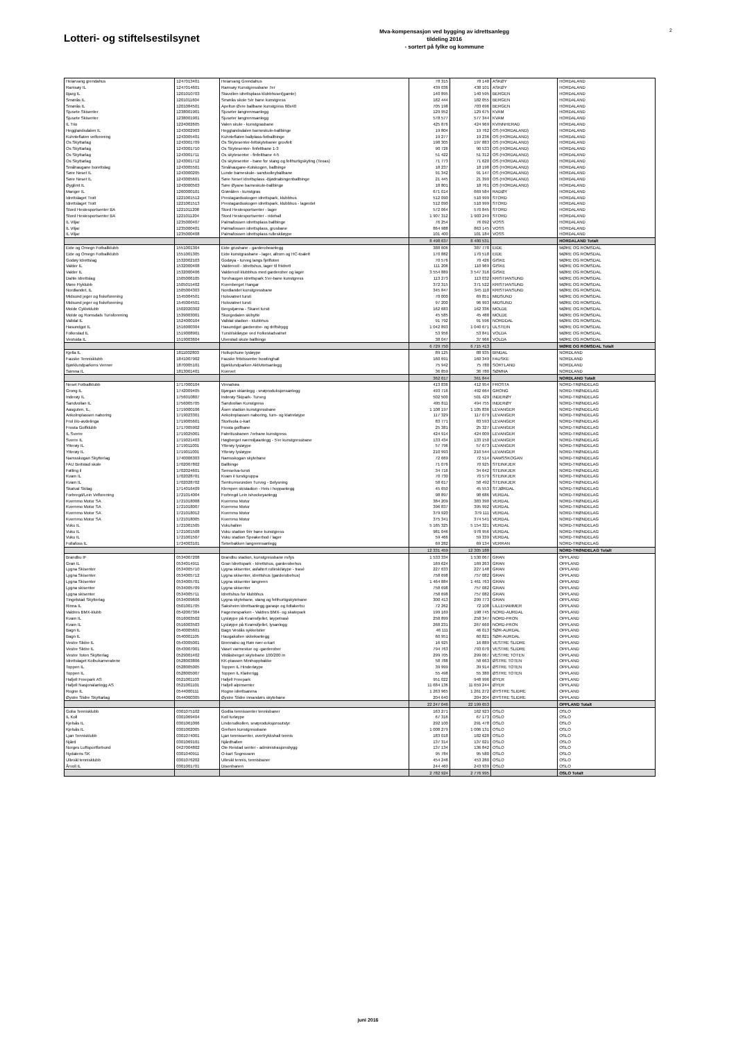Lotteri- og stiftelsestilsynet
Mva-kompensasjon ved bygging av idrettsanlegg
tildeling 2016
- sortert på fylke og kommune
2
| Heiarvang grendahus | 1247013401 | Heiarvang Grendahus | 78 315 | 78 148 | ASKØY | HORDALAND |
| Ramsøy IL | 1247014601 | Ramsøy Kunstgressbane 7er | 439 036 | 438 101 | ASKØY | HORDALAND |
| Bjarg IL | 1201010703 | Stavollen idrettsplass klubbhuset(gamle) | 140 895 | 140 595 | BERGEN | HORDALAND |
| Smørås IL | 1201011604 | Smørås skole 5èr bane kunstgress | 182 444 | 182 055 | BERGEN | HORDALAND |
| Smørås IL | 1201084501 | Apeltun Øvre ballbane kunstgress 60x40 | 705 198 | 703 696 | BERGEN | HORDALAND |
| Sjusete Skisenter | 1238001901 | Sjuseter langrennsanlegg | 129 952 | 129 675 | KVAM | HORDALAND |
| Sjusete Skisenter | 1238001901 | Sjuseter langrennsanlegg | 578 577 | 577 344 | KVAM | HORDALAND |
| IL Trio | 1224002605 | Valen skule - kunstgrasbane | 425 876 | 424 969 | KVINNHERAD | HORDALAND |
| Hegglandsdalen IL | 1243002903 | Hegglandsdalen barneskule-ballbinge | 19 804 | 19 762 | OS (HORDALAND) | HORDALAND |
| Kuhnleflaten velforening | 1243005401 | Kuhnleflaten ballplass-fotballbinge | 19 277 | 19 236 | OS (HORDALAND) | HORDALAND |
| Os Skyttarlag | 1243001709 | Os Skytesenter-feltskytebaner grovfelt | 198 305 | 197 883 | OS (HORDALAND) | HORDALAND |
| Os Skyttarlag | 1243001710 | Os Skytesenter- finfeltbane 1-3 | 90 726 | 90 533 | OS (HORDALAND) | HORDALAND |
| Os Skyttarlag | 1243001711 | Os skytesenter - finfeltbane 4-5 | 51 422 | 51 312 | OS (HORDALAND) | HORDALAND |
| Os Skyttarlag | 1243001712 | Os skytesenter - bane for stang og felthurtigskyting (Texas) | 71 773 | 71 620 | OS (HORDALAND) | HORDALAND |
| Småhaugane borettslag | 1243005501 | Småhaugane-Kolskogen, ballbinge | 18 237 | 18 198 | OS (HORDALAND) | HORDALAND |
| Søre Neset IL | 1243000205 | Lunde barneskule- sandvolleyballbane | 91 342 | 91 147 | OS (HORDALAND) | HORDALAND |
| Søre Neset IL | 1243005601 | Søre Neset idrettsplass -Bjødnabingenballbinge | 21 445 | 21 399 | OS (HORDALAND) | HORDALAND |
| Øyglimt IL | 1243000503 | Søre Øyane barneskule-ballbinge | 18 801 | 18 761 | OS (HORDALAND) | HORDALAND |
| Manger IL | 1260000101 | Grønålen - kunstgras | 671 014 | 669 584 | RADØY | HORDALAND |
| Idrettslaget Trott | 1221001512 | Prestagardsskogen idrettspark, klubbhus | 512 090 | 510 999 | STORD | HORDALAND |
| Idrettslaget Trott | 1221001513 | Prestagardsskogen idrettspark, klubbhus - lagerdel | 512 090 | 510 999 | STORD | HORDALAND |
| Stord Hestesportsenter BA | 1221011208 | Stord Hestesportsenter - lager | 572 064 | 570 845 | STORD | HORDALAND |
| Stord Hestesportsenter BA | 1221011204 | Stord Hestesportsenter - ridehall | 1 907 312 | 1 903 249 | STORD | HORDALAND |
| IL Viljar | 1235000407 | Palmafossen idrettsplass ballbinge | 76 254 | 76 092 | VOSS | HORDALAND |
| IL Viljar | 1235000401 | Palmafossen idrettsplass, grusbane | 864 988 | 863 145 | VOSS | HORDALAND |
| IL Viljar | 1235000408 | Palmafossen idrettsplass rulleskiløype | 101 400 | 101 184 | VOSS | HORDALAND |
| | | | 8 498 637 | 8 480 531 | | HORDALAND Totalt |
| Eide og Omegn Fotballklubb | 1551001304 | Eide grusbane - garderobeanlegg | 388 606 | 387 778 | EIDE | MØRE OG ROMSDAL |
| Eide og Omegn Fotballklubb | 1551001305 | Eide kunstgrasbane - lager, allrom og HC-toalett | 170 882 | 170 518 | EIDE | MØRE OG ROMSDAL |
| Godøy Idrettslag | 1532002103 | Godøya - turveg langs fjellfoten | 70 576 | 70 426 | GISKE | MØRE OG ROMSDAL |
| Valder IL | 1532000408 | Valdervoll - Idrettshus, lager til friidrett | 111 206 | 110 969 | GISKE | MØRE OG ROMSDAL |
| Valder IL | 1532000406 | Valdervoll klubbhus med garderober og lager | 3 554 889 | 3 547 316 | GISKE | MØRE OG ROMSDAL |
| Dahle Idrettslag | 1505006105 | Torvhaugen idrettspark 5'er-bane kunstgress | 113 273 | 113 032 | KRISTIANSUND | MØRE OG ROMSDAL |
| Møre Flyklubb | 1505015402 | Kvernberget Hangar | 372 315 | 371 522 | KRISTIANSUND | MØRE OG ROMSDAL |
| Nordlandet, IL | 1505004303 | Nordlandet kunstgressbane | 345 847 | 345 110 | KRISTIANSUND | MØRE OG ROMSDAL |
| Midsund jeger og fiskeforening | 1545004501 | Holsvatnet tursti | 70 000 | 69 851 | MIDSUND | MØRE OG ROMSDAL |
| Midsund jeger og fiskeforening | 1545004501 | Holsvatnet tursti | 97 200 | 96 993 | MIDSUND | MØRE OG ROMSDAL |
| Molde Cykleklubb | 1502020302 | Bergstjønna - Skaret tursti | 162 683 | 162 336 | MOLDE | MØRE OG ROMSDAL |
| Molde og Romsdals Turisforening | 1539003001 | Skorgedalen skihytte | 45 585 | 45 488 | MOLDE | MØRE OG ROMSDAL |
| Valldal IL | 1524000104 | Valldal stadion - klubbhus | 91 792 | 91 596 | NORDDAL | MØRE OG ROMSDAL |
| Hasundgot IL | 1516000304 | Hasundgot garderobe- og driftsbygg | 1 042 893 | 1 040 671 | ULSTEIN | MØRE OG ROMSDAL |
| Folkestad IL | 1519008901 | Tursti/skiløype ved Folkestadvatnet | 53 956 | 53 841 | VOLDA | MØRE OG ROMSDAL |
| Vestsida IL | 1519003604 | Ulvestad skule ballbinge | 38 047 | 37 966 | VOLDA | MØRE OG ROMSDAL |
| | | | 6 729 750 | 6 715 413 | | MØRE OG ROMSDAL Totalt |
| Kjella IL | 1811002803 | Hollup/Aune lysløype | 89 125 | 88 935 | BINDAL | NORDLAND |
| Fauske Tennisklubb | 1841007902 | Fauske fritidssenter bowlinghall | 160 691 | 160 349 | FAUSKE | NORDLAND |
| Bjørklundparkens Venner | 1870005101 | Bjørklundparken Aktivitetsanlegg | 75 942 | 75 780 | SORTLAND | NORDLAND |
| Sømna IL | 1813001401 | Kvervet | 36 859 | 36 780 | SØMNA | NORDLAND |
| | | | 362 617 | 361 844 | | NORDLAND Totalt |
| Neset Fotballklubb | 1717000104 | Vinnatrøa | 413 836 | 412 954 | FROSTA | NORD-TRØNDELAG |
| Grong IL | 1742009405 | Bjørgan skianlegg - snøproduksjonsanlegg | 493 716 | 492 664 | GRONG | NORD-TRØNDELAG |
| Inderøy IL | 1756010807 | Inderøy Skipark- Turveg | 502 500 | 501 429 | INDERØY | NORD-TRØNDELAG |
| Sandvollan IL | 1756005705 | Sandvollan Kunstgress | 495 811 | 494 755 | INDERØY | NORD-TRØNDELAG |
| Aasguten, IL, | 1719000106 | Åsen stadion kunstgressbane | 1 108 197 | 1 105 836 | LEVANGER | NORD-TRØNDELAG |
| Ankolmplassen naboring | 1719023301 | Ankolmplassen naboring, turn- og klatreløype | 117 329 | 117 079 | LEVANGER | NORD-TRØNDELAG |
| Frol il/o-avdelinga | 1719005601 | Storlivola o-kart | 83 771 | 83 593 | LEVANGER | NORD-TRØNDELAG |
| Frosta Golfklubb | 1717005902 | Frosta golfbane | 25 381 | 25 327 | LEVANGER | NORD-TRØNDELAG |
| IL Sverre | 1719025001 | Fabritiusbanen 7erbane kunstgress | 424 914 | 424 009 | LEVANGER | NORD-TRØNDELAG |
| Sverre IL | 1719021403 | Høgberget nærmiljøanlegg - 5'er kunstgressbane | 133 434 | 133 150 | LEVANGER | NORD-TRØNDELAG |
| Ytterøy IL | 1719011001 | Ytterøy lysløype | 57 796 | 57 673 | LEVANGER | NORD-TRØNDELAG |
| Ytterøy IL | 1719011001 | Ytterøy lysløype | 210 993 | 210 544 | LEVANGER | NORD-TRØNDELAG |
| Namsskogan Skytterlag | 1740006303 | Namsskogan skytebane | 72 669 | 72 514 | NAMSSKOGAN | NORD-TRØNDELAG |
| FAU Beitstad skole | 1702007802 | Ballbinge | 71 076 | 70 925 | STEINKJER | NORD-TRØNDELAG |
| Følling il | 1702024601 | Semselva-tursti | 34 716 | 34 642 | STEINKJER | NORD-TRØNDELAG |
| Kvam IL | 1702028701 | Kvam il turstigruppa | 70 730 | 70 579 | STEINKJER | NORD-TRØNDELAG |
| Kvam IL | 1702028702 | Sentrumsrunden Turveg - Belysning | 58 617 | 58 492 | STEINKJER | NORD-TRØNDELAG |
| Skatval Skilag | 1714016409 | Klempen skistadion - Heis i hoppanlegg | 45 650 | 45 553 | STJØRDAL | NORD-TRØNDELAG |
| Forbregd/Lein Velforening | 1721014004 | Forbregd Lein ishockeyanlegg | 98 897 | 98 686 | VERDAL | NORD-TRØNDELAG |
| Kvernmo Motor SA | 1721018008 | Kvernmo Motor | 384 209 | 383 390 | VERDAL | NORD-TRØNDELAG |
| Kvernmo Motor SA | 1721018007 | Kvernmo Motor | 396 837 | 395 992 | VERDAL | NORD-TRØNDELAG |
| Kvernmo Motor SA | 1721018012 | Kvernmo Motor | 379 920 | 379 111 | VERDAL | NORD-TRØNDELAG |
| Kvernmo Motor SA | 1721018005 | Kvernmo Motor | 375 341 | 374 541 | VERDAL | NORD-TRØNDELAG |
| Vuku IL | 1721001505 | Vukuhallen | 5 165 325 | 5 154 321 | VERDAL | NORD-TRØNDELAG |
| Vuku IL | 1721001508 | Vuku stadion 9èr bane kunstgress | 981 046 | 978 956 | VERDAL | NORD-TRØNDELAG |
| Vuku IL | 1721001507 | Vuku stadion Speakerbod / lager | 59 466 | 59 339 | VERDAL | NORD-TRØNDELAG |
| Follafoss IL | 1724003101 | Seterbakken langrennsanlegg | 69 282 | 69 134 | VERRAN | NORD-TRØNDELAG |
| | | | 12 331 459 | 12 305 188 | | NORD-TRØNDELAG Totalt |
| Brandbu IF | 0534007208 | Brandbu stadion, kunstgressbane m/lys | 1 533 334 | 1 530 067 | GRAN | OPPLAND |
| Gran IL | 0534014911 | Gran Idrettspark - Idrettshus, garderobehus | 169 624 | 169 263 | GRAN | OPPLAND |
| Lygna Skisenter | 0534005710 | Lygna skisenter, asfaltert rulleskiløype - trasé | 227 633 | 227 148 | GRAN | OPPLAND |
| Lygna Skisenter | 0534005712 | Lygna skisenter, idrettshus (garderobehus) | 758 698 | 757 082 | GRAN | OPPLAND |
| Lygna Skisenter | 0534005701 | Lygna skisenter langrenn | 1 464 884 | 1 461 763 | GRAN | OPPLAND |
| Lygna skisenter | 0534005709 | Lygna skisenter | 758 698 | 757 082 | GRAN | OPPLAND |
| Lygna skisenter | 0534005711 | Idrettshus for klubbhus | 758 698 | 757 082 | GRAN | OPPLAND |
| Tingelstad Skytterlag | 0534009606 | Lygna skytebane, stang og felthurtigskytebane | 300 413 | 299 773 | GRAN | OPPLAND |
| Rinna IL | 0501001705 | Saksheim idrettsanlegg garasje og tidtakerbu | 72 262 | 72 108 | LILLEHAMMER | OPPLAND |
| Valdres BMX-klubb | 0542007304 | Fagernesparken - Valdres BMX- og skatepark | 199 169 | 198 745 | NORD-AURDAL | OPPLAND |
| Kvam IL | 0516003502 | Lysløype på Kvamsfjellet, løypetrasè | 258 899 | 258 347 | NORD-FRON | OPPLAND |
| Kvam IL | 0516003503 | Lysløype på Kvamsfjellet, lysanlegg | 268 231 | 267 660 | NORD-FRON | OPPLAND |
| Bagn IL | 0540005601 | Bagn Vestås sykkelstier | 46 111 | 46 013 | SØR-AURDAL | OPPLAND |
| Bagn IL | 0540001105 | Haugakollen skileikanlegg | 60 951 | 60 821 | SØR-AURDAL | OPPLAND |
| Vestre Slidre IL | 0543005001 | Brennabu og Røn nær-o-kart | 16 925 | 16 889 | VESTRE SLIDRE | OPPLAND |
| Vestre Slidre IL | 0543007001 | Vaset varmestue og -garderober | 794 763 | 793 070 | VESTRE SLIDRE | OPPLAND |
| Vestre Toten Skytterlag | 0529001402 | Vildåsberget skytebane 100/200 m | 299 705 | 299 067 | VESTRE TOTEN | OPPLAND |
| Idrettslaget Kolbukameratene | 0528003806 | KK-plassen Minihoppbakke | 58 788 | 58 663 | ØSTRE TOTEN | OPPLAND |
| Toppen IL | 0528005005 | Toppen IL Hinderløype | 39 999 | 39 914 | ØSTRE TOTEN | OPPLAND |
| Toppen IL | 0528005007 | Toppen IL Klatrerigg | 55 498 | 55 380 | ØSTRE TOTEN | OPPLAND |
| Hafjell Freepark AS | 0521001103 | Hafjell Freepark | 951 022 | 948 996 | ØYER | OPPLAND |
| Hafjell Nasjonalanlegg AS | 0521001101 | Hafjell alpinsenter | 11 684 136 | 11 659 244 | ØYER | OPPLAND |
| Rogne IL | 0544000111 | Rogne idrettsarena | 1 263 965 | 1 261 272 | ØYSTRE SLIDRE | OPPLAND |
| Øystre Slidre Skyttarlag | 0544000305 | Øystre Slidre innandørs skytebane | 204 640 | 204 204 | ØYSTRE SLIDRE | OPPLAND |
| | | | 22 247 046 | 22 199 653 | | OPPLAND Totalt |
| Golia Tennisklubb | 0301075102 | Godlia tennissenter tennisbaner | 163 271 | 162 923 | OSLO | OSLO |
| IL Koll | 0301069404 | Koll turløype | 67 316 | 67 173 | OSLO | OSLO |
| Kjelsås IL | 0301061006 | Linderudkollen, snøproduksjonsutstyr | 292 100 | 291 478 | OSLO | OSLO |
| Kjelsås IL | 0301002005 | Grefsen kunstgressbane | 1 008 279 | 1 006 131 | OSLO | OSLO |
| Ljan Tennisklubb | 0301074001 | Ljan tennissenter, overtrykkshall tennis | 183 018 | 182 628 | OSLO | OSLO |
| Njård | 0301069101 | Njårdhallen | 137 314 | 137 021 | OSLO | OSLO |
| Norges Luftsportforbund | 0427004802 | Ole Reistad senter - administrasjonsbygg | 137 134 | 136 842 | OSLO | OSLO |
| Nydalens SK | 0301040911 | O-kart Sognsvann | 95 784 | 95 580 | OSLO | OSLO |
| Ullevål tennisklubb | 0301076202 | Ullevål tennis, tennisbaner | 454 248 | 453 280 | OSLO | OSLO |
| Årvoll IL | 0301001701 | Disenbanen | 244 460 | 243 939 | OSLO | OSLO |
| | | | 2 782 924 | 2 776 995 | | OSLO Totalt |
juni 2016